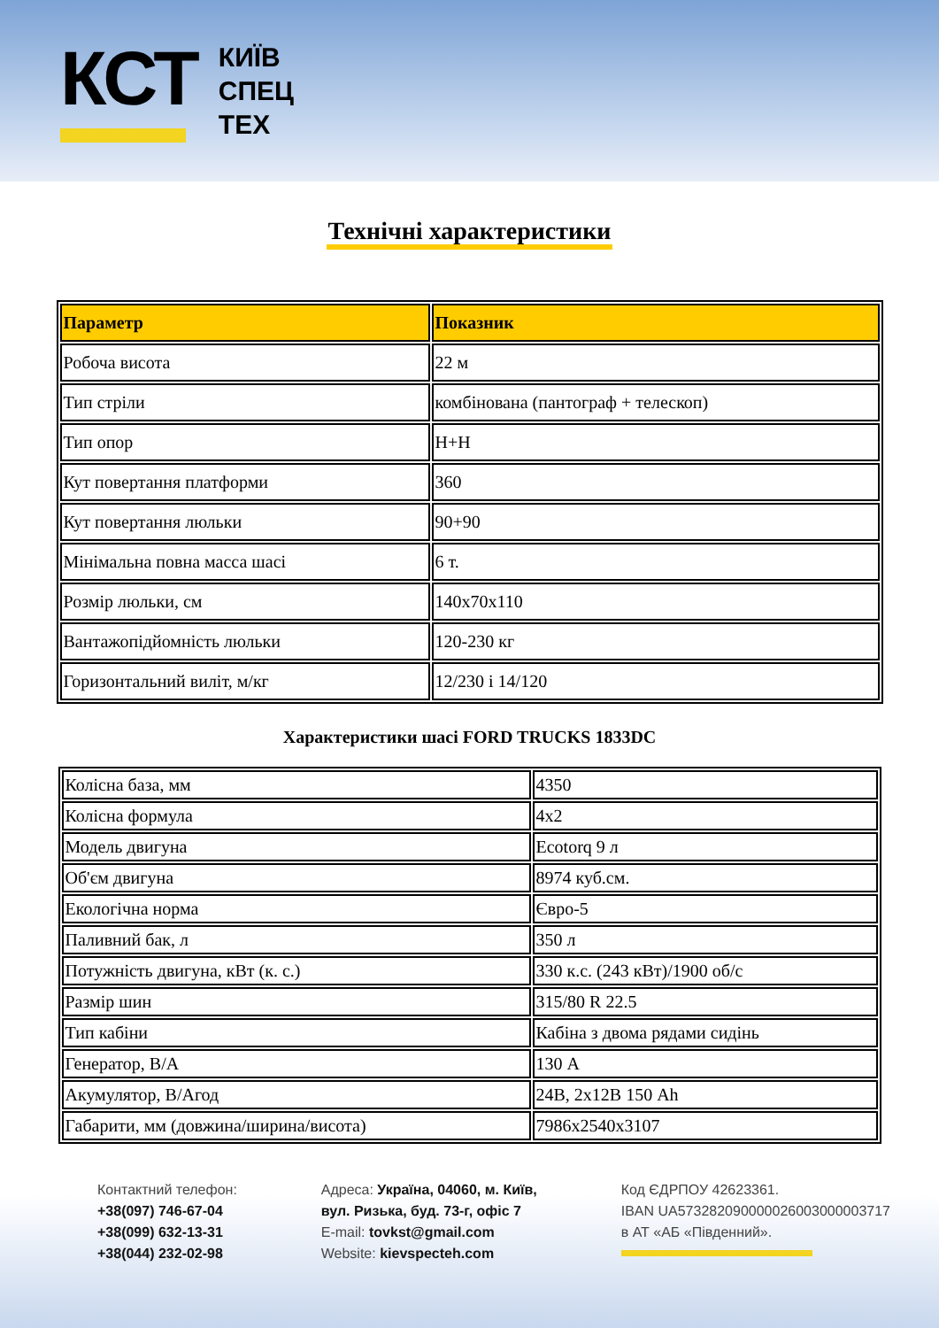КСТ
КИЇВ
СПЕЦ
ТЕХ
Технічні характеристики
| Параметр | Показник |
| --- | --- |
| Робоча висота | 22 м |
| Тип стріли | комбінована (пантограф + телескоп) |
| Тип опор | Н+Н |
| Кут повертання платформи | 360 |
| Кут повертання люльки | 90+90 |
| Мінімальна повна масса шасі | 6 т. |
| Розмір люльки, см | 140х70х110 |
| Вантажопідйомність люльки | 120-230 кг |
| Горизонтальний виліт, м/кг | 12/230 і 14/120 |
Характеристики шасі FORD TRUCKS 1833DC
| Колісна база, мм | 4350 |
| Колісна формула | 4х2 |
| Модель двигуна | Ecotorq 9 л |
| Об'єм двигуна | 8974 куб.см. |
| Екологічна норма | Євро-5 |
| Паливний бак, л | 350 л |
| Потужність двигуна, кВт (к. с.) | 330 к.с. (243 кВт)/1900 об/с |
| Размір шин | 315/80 R 22.5 |
| Тип кабіни | Кабіна з двома рядами сидінь |
| Генератор, В/А | 130 А |
| Акумулятор, В/Агод | 24В, 2х12В 150 Ah |
| Габарити, мм (довжина/ширина/висота) | 7986х2540х3107 |
Контактний телефон:
+38(097) 746-67-04
+38(099) 632-13-31
+38(044) 232-02-98
Адреса: Україна, 04060, м. Київ,
вул. Ризька, буд. 73-г, офіс 7
E-mail: tovkst@gmail.com
Website: kievspecteh.com
Код ЄДРПОУ 42623361.
IBAN UA573282090000026003000003717
в АТ «АБ «Південний».